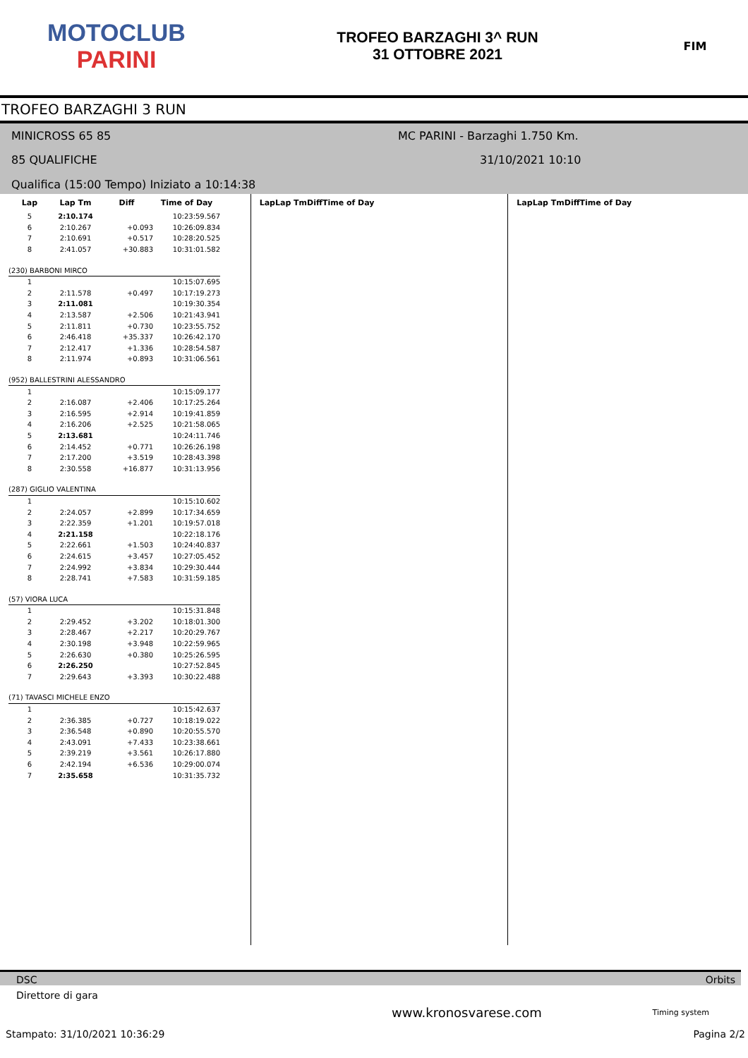MOTOCLUB
PARINI
TROFEO BARZAGHI 3^ RUN
31 OTTOBRE 2021
FIM
TROFEO BARZAGHI 3 RUN
MINICROSS 65 85 MC PARINI - Barzaghi 1.750 Km.
85 QUALIFICHE 31/10/2021 10:10
Qualifica (15:00 Tempo) Iniziato a 10:14:38
| Lap | Lap Tm | Diff | Time of Day |
| --- | --- | --- | --- |
| 5 | 2:10.174 | | 10:23:59.567 |
| 6 | 2:10.267 | +0.093 | 10:26:09.834 |
| 7 | 2:10.691 | +0.517 | 10:28:20.525 |
| 8 | 2:41.057 | +30.883 | 10:31:01.582 |
| (230) BARBONI MIRCO | | | |
| 1 | | | 10:15:07.695 |
| 2 | 2:11.578 | +0.497 | 10:17:19.273 |
| 3 | 2:11.081 | | 10:19:30.354 |
| 4 | 2:13.587 | +2.506 | 10:21:43.941 |
| 5 | 2:11.811 | +0.730 | 10:23:55.752 |
| 6 | 2:46.418 | +35.337 | 10:26:42.170 |
| 7 | 2:12.417 | +1.336 | 10:28:54.587 |
| 8 | 2:11.974 | +0.893 | 10:31:06.561 |
| (952) BALLESTRINI ALESSANDRO | | | |
| 1 | | | 10:15:09.177 |
| 2 | 2:16.087 | +2.406 | 10:17:25.264 |
| 3 | 2:16.595 | +2.914 | 10:19:41.859 |
| 4 | 2:16.206 | +2.525 | 10:21:58.065 |
| 5 | 2:13.681 | | 10:24:11.746 |
| 6 | 2:14.452 | +0.771 | 10:26:26.198 |
| 7 | 2:17.200 | +3.519 | 10:28:43.398 |
| 8 | 2:30.558 | +16.877 | 10:31:13.956 |
| (287) GIGLIO VALENTINA | | | |
| 1 | | | 10:15:10.602 |
| 2 | 2:24.057 | +2.899 | 10:17:34.659 |
| 3 | 2:22.359 | +1.201 | 10:19:57.018 |
| 4 | 2:21.158 | | 10:22:18.176 |
| 5 | 2:22.661 | +1.503 | 10:24:40.837 |
| 6 | 2:24.615 | +3.457 | 10:27:05.452 |
| 7 | 2:24.992 | +3.834 | 10:29:30.444 |
| 8 | 2:28.741 | +7.583 | 10:31:59.185 |
| (57) VIORA LUCA | | | |
| 1 | | | 10:15:31.848 |
| 2 | 2:29.452 | +3.202 | 10:18:01.300 |
| 3 | 2:28.467 | +2.217 | 10:20:29.767 |
| 4 | 2:30.198 | +3.948 | 10:22:59.965 |
| 5 | 2:26.630 | +0.380 | 10:25:26.595 |
| 6 | 2:26.250 | | 10:27:52.845 |
| 7 | 2:29.643 | +3.393 | 10:30:22.488 |
| (71) TAVASCI MICHELE ENZO | | | |
| 1 | | | 10:15:42.637 |
| 2 | 2:36.385 | +0.727 | 10:18:19.022 |
| 3 | 2:36.548 | +0.890 | 10:20:55.570 |
| 4 | 2:43.091 | +7.433 | 10:23:38.661 |
| 5 | 2:39.219 | +3.561 | 10:26:17.880 |
| 6 | 2:42.194 | +6.536 | 10:29:00.074 |
| 7 | 2:35.658 | | 10:31:35.732 |
| Lap | Lap Tm | Diff | Time of Day |
| --- | --- | --- | --- |
| Lap | Lap Tm | Diff | Time of Day |
| --- | --- | --- | --- |
DSC Orbits
Direttore di gara
www.kronosvarese.com Timing system
Stampato: 31/10/2021 10:36:29 Pagina 2/2